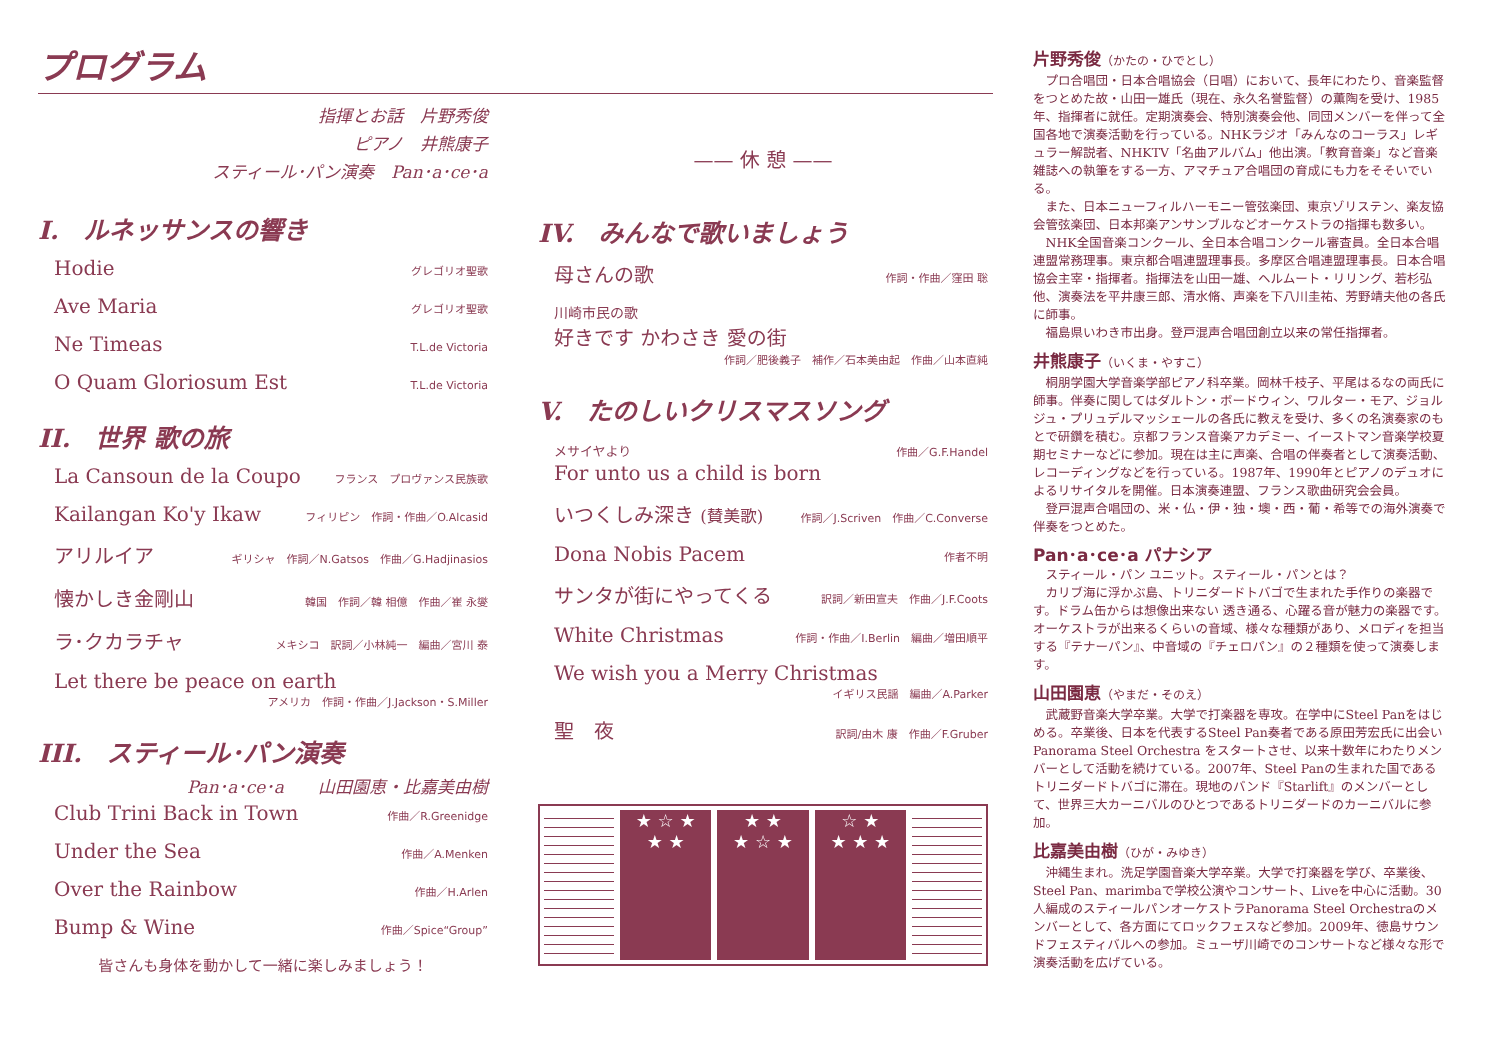プログラム
指揮とお話　片野秀俊
ピアノ　井熊康子
スティール･パン演奏　Pan･a･ce･a
I.　ルネッサンスの響き
Hodie グレゴリオ聖歌
Ave Maria グレゴリオ聖歌
Ne Timeas T.L.de Victoria
O Quam Gloriosum Est T.L.de Victoria
II.　世界 歌の旅
La Cansoun de la Coupo フランス　プロヴァンス民族歌
Kailangan Ko'y Ikaw フィリピン　作詞・作曲／O.Alcasid
アリルイア ギリシャ　作詞／N.Gatsos　作曲／G.Hadjinasios
懐かしき金剛山 韓国　作詞／韓 相億　作曲／崔 永燮
ラ･クカラチャ メキシコ　訳詞／小林純一　編曲／宮川 泰
Let there be peace on earth
アメリカ　作詞・作曲／J.Jackson・S.Miller
III.　スティール･パン演奏
Pan･a･ce･a　　山田園恵・比嘉美由樹
Club Trini Back in Town 作曲／R.Greenidge
Under the Sea 作曲／A.Menken
Over the Rainbow 作曲／H.Arlen
Bump & Wine 作曲／Spice“Group”
皆さんも身体を動かして一緒に楽しみましょう！
—— 休 憩 ——
IV.　みんなで歌いましょう
母さんの歌 作詞・作曲／窪田 聡
川崎市民の歌
好きです かわさき 愛の街
作詞／肥後義子　補作／石本美由起　作曲／山本直純
V.　たのしいクリスマスソング
メサイヤより
For unto us a child is born 作曲／G.F.Handel
いつくしみ深き (賛美歌) 作詞／J.Scriven　作曲／C.Converse
Dona Nobis Pacem 作者不明
サンタが街にやってくる 訳詞／新田宣夫　作曲／J.F.Coots
White Christmas 作詞・作曲／I.Berlin　編曲／増田順平
We wish you a Merry Christmas
イギリス民謡　編曲／A.Parker
聖　夜 訳詞/由木 康　作曲／F.Gruber
★ ☆ ★
★ ★
★ ★
★ ☆ ★
☆ ★
★ ★ ★
片野秀俊（かたの・ひでとし）
プロ合唱団・日本合唱協会（日唱）において、長年にわたり、音楽監督をつとめた故・山田一雄氏（現在、永久名誉監督）の薫陶を受け、1985年、指揮者に就任。定期演奏会、特別演奏会他、同団メンバーを伴って全国各地で演奏活動を行っている。NHKラジオ「みんなのコーラス」レギュラー解説者、NHKTV「名曲アルバム」他出演。「教育音楽」など音楽雑誌への執筆をする一方、アマチュア合唱団の育成にも力をそそいでいる。
また、日本ニューフィルハーモニー管弦楽団、東京ゾリステン、楽友協会管弦楽団、日本邦楽アンサンブルなどオーケストラの指揮も数多い。
NHK全国音楽コンクール、全日本合唱コンクール審査員。全日本合唱連盟常務理事。東京都合唱連盟理事長。多摩区合唱連盟理事長。日本合唱協会主宰・指揮者。指揮法を山田一雄、ヘルムート・リリング、若杉弘他、演奏法を平井康三郎、清水脩、声楽を下八川圭祐、芳野靖夫他の各氏に師事。
福島県いわき市出身。登戸混声合唱団創立以来の常任指揮者。
井熊康子（いくま・やすこ）
桐朋学園大学音楽学部ピアノ科卒業。岡林千枝子、平尾はるなの両氏に師事。伴奏に関してはダルトン・ボードウィン、ワルター・モア、ジョルジュ・プリュデルマッシェールの各氏に教えを受け、多くの名演奏家のもとで研鑽を積む。京都フランス音楽アカデミー、イーストマン音楽学校夏期セミナーなどに参加。現在は主に声楽、合唱の伴奏者として演奏活動、レコーディングなどを行っている。1987年、1990年とピアノのデュオによるリサイタルを開催。日本演奏連盟、フランス歌曲研究会会員。
登戸混声合唱団の、米・仏・伊・独・墺・西・葡・希等での海外演奏で伴奏をつとめた。
Pan･a･ce･a パナシア
スティール・パン ユニット。スティール・パンとは？
カリブ海に浮かぶ島、トリニダードトバゴで生まれた手作りの楽器です。ドラム缶からは想像出来ない 透き通る、心躍る音が魅力の楽器です。オーケストラが出来るくらいの音域、様々な種類があり、メロディを担当する『テナーパン』、中音域の『チェロパン』の２種類を使って演奏します。
山田園恵（やまだ・そのえ）
武蔵野音楽大学卒業。大学で打楽器を専攻。在学中にSteel Panをはじめる。卒業後、日本を代表するSteel Pan奏者である原田芳宏氏に出会いPanorama Steel Orchestra をスタートさせ、以来十数年にわたりメンバーとして活動を続けている。2007年、Steel Panの生まれた国であるトリニダードトバゴに滞在。現地のバンド『Starlift』のメンバーとして、世界三大カーニバルのひとつであるトリニダードのカーニバルに参加。
比嘉美由樹（ひが・みゆき）
沖縄生まれ。洗足学園音楽大学卒業。大学で打楽器を学び、卒業後、Steel Pan、marimbaで学校公演やコンサート、Liveを中心に活動。30人編成のスティールパンオーケストラPanorama Steel Orchestraのメンバーとして、各方面にてロックフェスなど参加。2009年、徳島サウンドフェスティバルへの参加。ミューザ川崎でのコンサートなど様々な形で演奏活動を広げている。